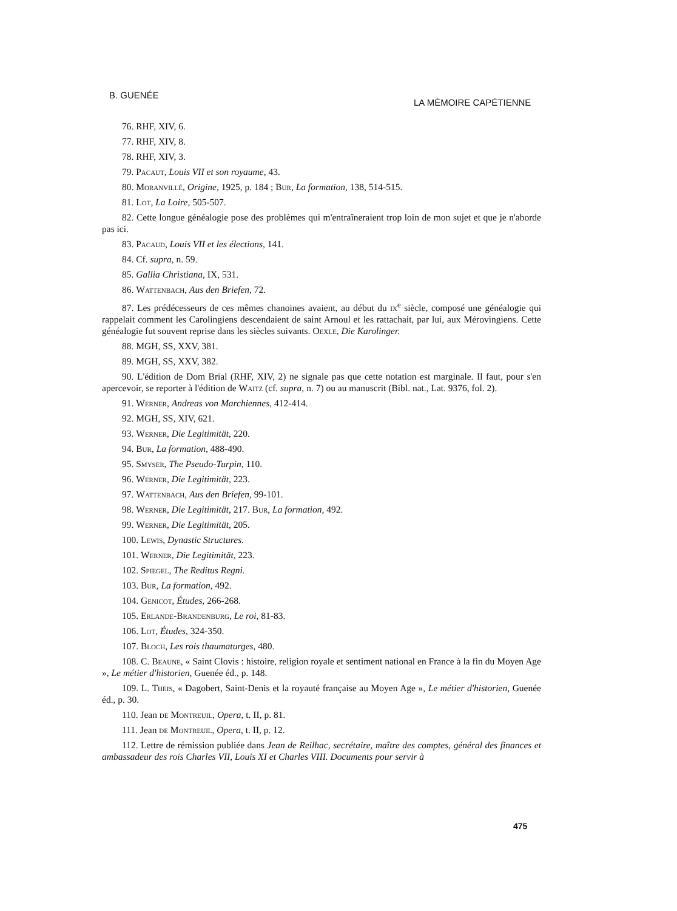B. GUENÉE
LA MÉMOIRE CAPÉTIENNE
76. RHF, XIV, 6.
77. RHF, XIV, 8.
78. RHF, XIV, 3.
79. Pacaut, Louis VII et son royaume, 43.
80. Moranvillé, Origine, 1925, p. 184 ; Bur, La formation, 138, 514-515.
81. Lot, La Loire, 505-507.
82. Cette longue généalogie pose des problèmes qui m'entraîneraient trop loin de mon sujet et que je n'aborde pas ici.
83. Pacaud, Louis VII et les élections, 141.
84. Cf. supra, n. 59.
85. Gallia Christiana, IX, 531.
86. Wattenbach, Aus den Briefen, 72.
87. Les prédécesseurs de ces mêmes chanoines avaient, au début du ix<sup>e</sup> siècle, composé une généalogie qui rappelait comment les Carolingiens descendaient de saint Arnoul et les rattachait, par lui, aux Mérovingiens. Cette généalogie fut souvent reprise dans les siècles suivants. Oexle, Die Karolinger.
88. MGH, SS, XXV, 381.
89. MGH, SS, XXV, 382.
90. L'édition de Dom Brial (RHF, XIV, 2) ne signale pas que cette notation est marginale. Il faut, pour s'en apercevoir, se reporter à l'édition de Waitz (cf. supra, n. 7) ou au manuscrit (Bibl. nat., Lat. 9376, fol. 2).
91. Werner, Andreas von Marchiennes, 412-414.
92. MGH, SS, XIV, 621.
93. Werner, Die Legitimität, 220.
94. Bur, La formation, 488-490.
95. Smyser, The Pseudo-Turpin, 110.
96. Werner, Die Legitimität, 223.
97. Wattenbach, Aus den Briefen, 99-101.
98. Werner, Die Legitimität, 217. Bur, La formation, 492.
99. Werner, Die Legitimität, 205.
100. Lewis, Dynastic Structures.
101. Werner, Die Legitimität, 223.
102. Spiegel, The Reditus Regni.
103. Bur, La formation, 492.
104. Genicot, Études, 266-268.
105. Erlande-Brandenburg, Le roi, 81-83.
106. Lot, Études, 324-350.
107. Bloch, Les rois thaumaturges, 480.
108. C. Beaune, « Saint Clovis : histoire, religion royale et sentiment national en France à la fin du Moyen Age », Le métier d'historien, Guenée éd., p. 148.
109. L. Theis, « Dagobert, Saint-Denis et la royauté française au Moyen Age », Le métier d'historien, Guenée éd., p. 30.
110. Jean de Montreuil, Opera, t. II, p. 81.
111. Jean de Montreuil, Opera, t. II, p. 12.
112. Lettre de rémission publiée dans Jean de Reilhac, secrétaire, maître des comptes, général des finances et ambassadeur des rois Charles VII, Louis XI et Charles VIII. Documents pour servir à
475